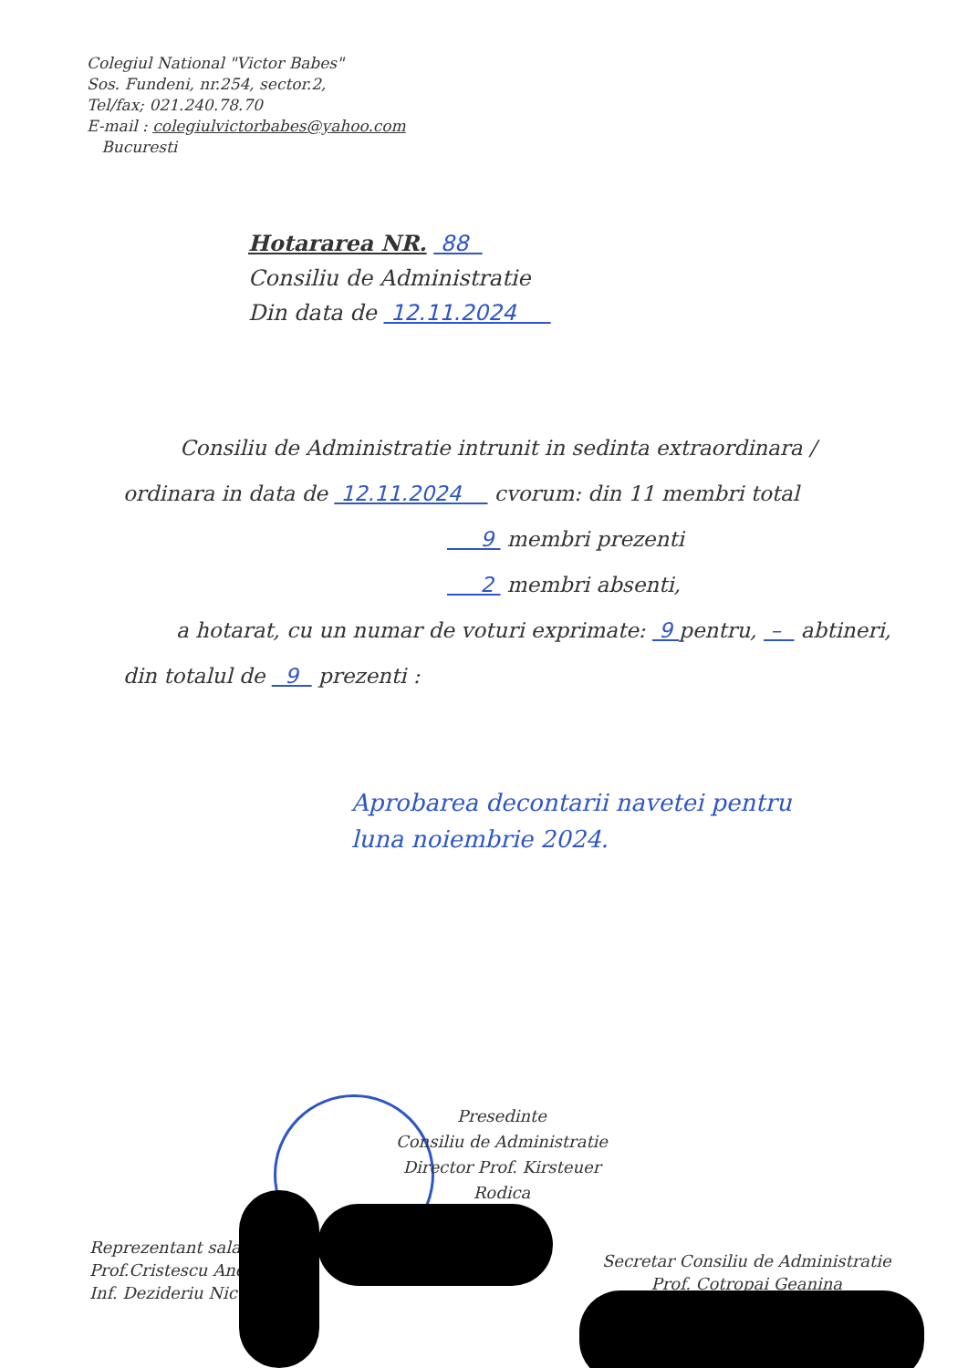Colegiul National "Victor Babes"
Sos. Fundeni, nr.254, sector.2,
Tel/fax; 021.240.78.70
E-mail : colegiulvictorbabes@yahoo.com
Bucuresti
Hotararea NR. 88
Consiliu de Administratie
Din data de 12.11.2024
Consiliu de Administratie intrunit in sedinta extraordinara / ordinara in data de 12.11.2024 cvorum: din 11 membri total
9 membri prezenti
2 membri absenti,
a hotarat, cu un numar de voturi exprimate: 9 pentru, – abtineri, din totalul de 9 prezenti :
Aprobarea decontarii navetei pentru
luna noiembrie 2024.
Presedinte
Consiliu de Administratie
Director Prof. Kirsteuer Rodica
Reprezentant salari
Prof.Cristescu And
Inf. Dezideriu Nico
Secretar Consiliu de Administratie
Prof. Cotropai Geanina